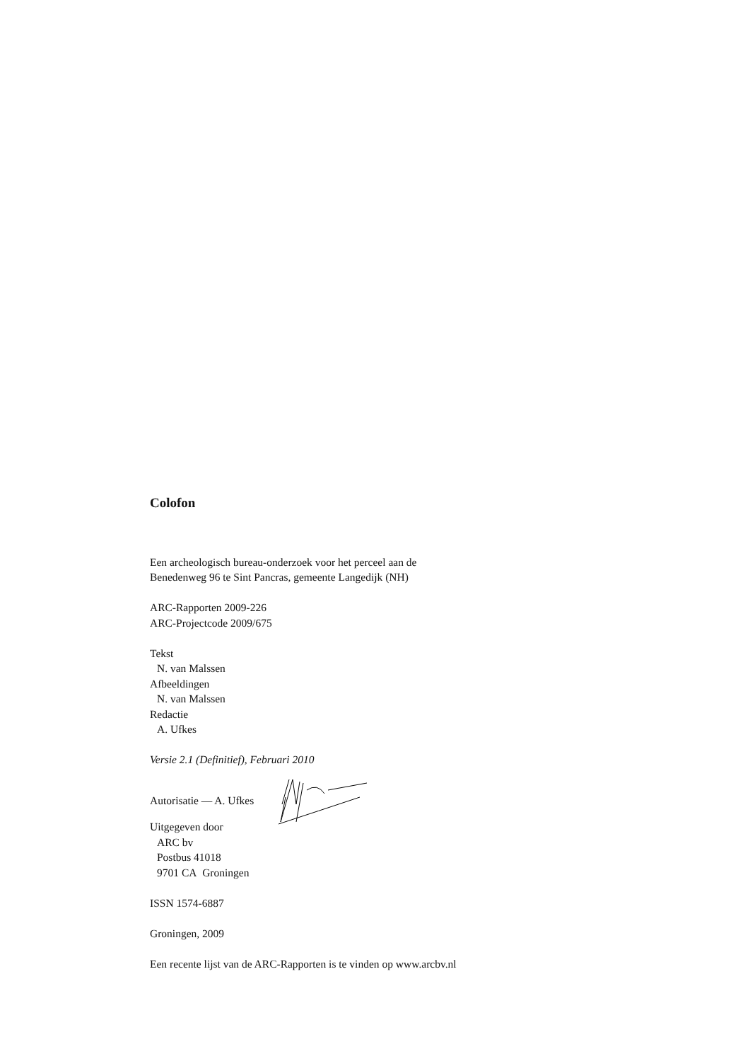Colofon
Een archeologisch bureau-onderzoek voor het perceel aan de
Benedenweg 96 te Sint Pancras, gemeente Langedijk (NH)
ARC-Rapporten 2009-226
ARC-Projectcode 2009/675
Tekst
N. van Malssen
Afbeeldingen
N. van Malssen
Redactie
A. Ufkes
Versie 2.1 (Definitief), Februari 2010
Autorisatie — A. Ufkes
Uitgegeven door
ARC bv
Postbus 41018
9701 CA Groningen
ISSN 1574-6887
Groningen, 2009
Een recente lijst van de ARC-Rapporten is te vinden op www.arcbv.nl